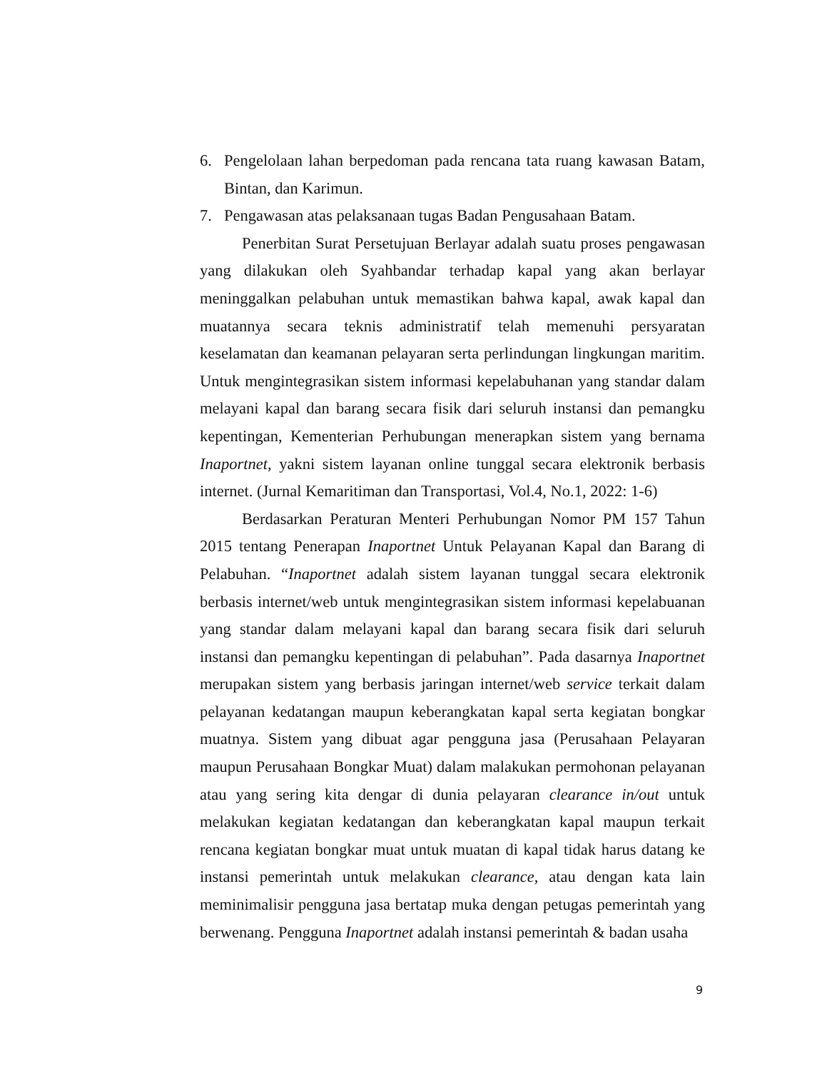6. Pengelolaan lahan berpedoman pada rencana tata ruang kawasan Batam, Bintan, dan Karimun.
7. Pengawasan atas pelaksanaan tugas Badan Pengusahaan Batam.
Penerbitan Surat Persetujuan Berlayar adalah suatu proses pengawasan yang dilakukan oleh Syahbandar terhadap kapal yang akan berlayar meninggalkan pelabuhan untuk memastikan bahwa kapal, awak kapal dan muatannya secara teknis administratif telah memenuhi persyaratan keselamatan dan keamanan pelayaran serta perlindungan lingkungan maritim. Untuk mengintegrasikan sistem informasi kepelabuhanan yang standar dalam melayani kapal dan barang secara fisik dari seluruh instansi dan pemangku kepentingan, Kementerian Perhubungan menerapkan sistem yang bernama Inaportnet, yakni sistem layanan online tunggal secara elektronik berbasis internet. (Jurnal Kemaritiman dan Transportasi, Vol.4, No.1, 2022: 1-6)
Berdasarkan Peraturan Menteri Perhubungan Nomor PM 157 Tahun 2015 tentang Penerapan Inaportnet Untuk Pelayanan Kapal dan Barang di Pelabuhan. “Inaportnet adalah sistem layanan tunggal secara elektronik berbasis internet/web untuk mengintegrasikan sistem informasi kepelabuanan yang standar dalam melayani kapal dan barang secara fisik dari seluruh instansi dan pemangku kepentingan di pelabuhan”. Pada dasarnya Inaportnet merupakan sistem yang berbasis jaringan internet/web service terkait dalam pelayanan kedatangan maupun keberangkatan kapal serta kegiatan bongkar muatnya. Sistem yang dibuat agar pengguna jasa (Perusahaan Pelayaran maupun Perusahaan Bongkar Muat) dalam malakukan permohonan pelayanan atau yang sering kita dengar di dunia pelayaran clearance in/out untuk melakukan kegiatan kedatangan dan keberangkatan kapal maupun terkait rencana kegiatan bongkar muat untuk muatan di kapal tidak harus datang ke instansi pemerintah untuk melakukan clearance, atau dengan kata lain meminimalisir pengguna jasa bertatap muka dengan petugas pemerintah yang berwenang. Pengguna Inaportnet adalah instansi pemerintah & badan usaha
9